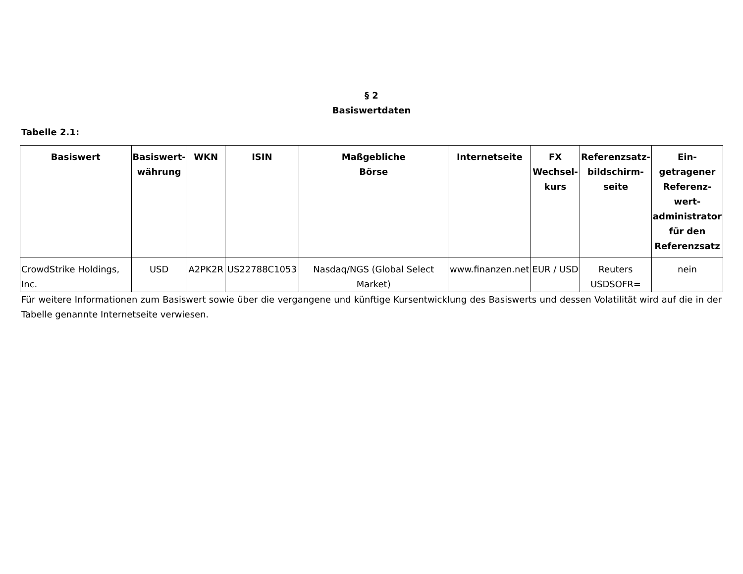§ 2
Basiswertdaten
Tabelle 2.1:
| Basiswert | Basiswert- währung | WKN | ISIN | Maßgebliche Börse | Internetseite | FX Wechsel- kurs | Referenzsatz- bildschirm- seite | Ein- getragener Referenz- wert- administrator für den Referenzsatz |
| --- | --- | --- | --- | --- | --- | --- | --- | --- |
| CrowdStrike Holdings, Inc. | USD | A2PK2R | US22788C1053 | Nasdaq/NGS (Global Select Market) | www.finanzen.net | EUR / USD | Reuters USDSOFR= | nein |
Für weitere Informationen zum Basiswert sowie über die vergangene und künftige Kursentwicklung des Basiswerts und dessen Volatilität wird auf die in der Tabelle genannte Internetseite verwiesen.